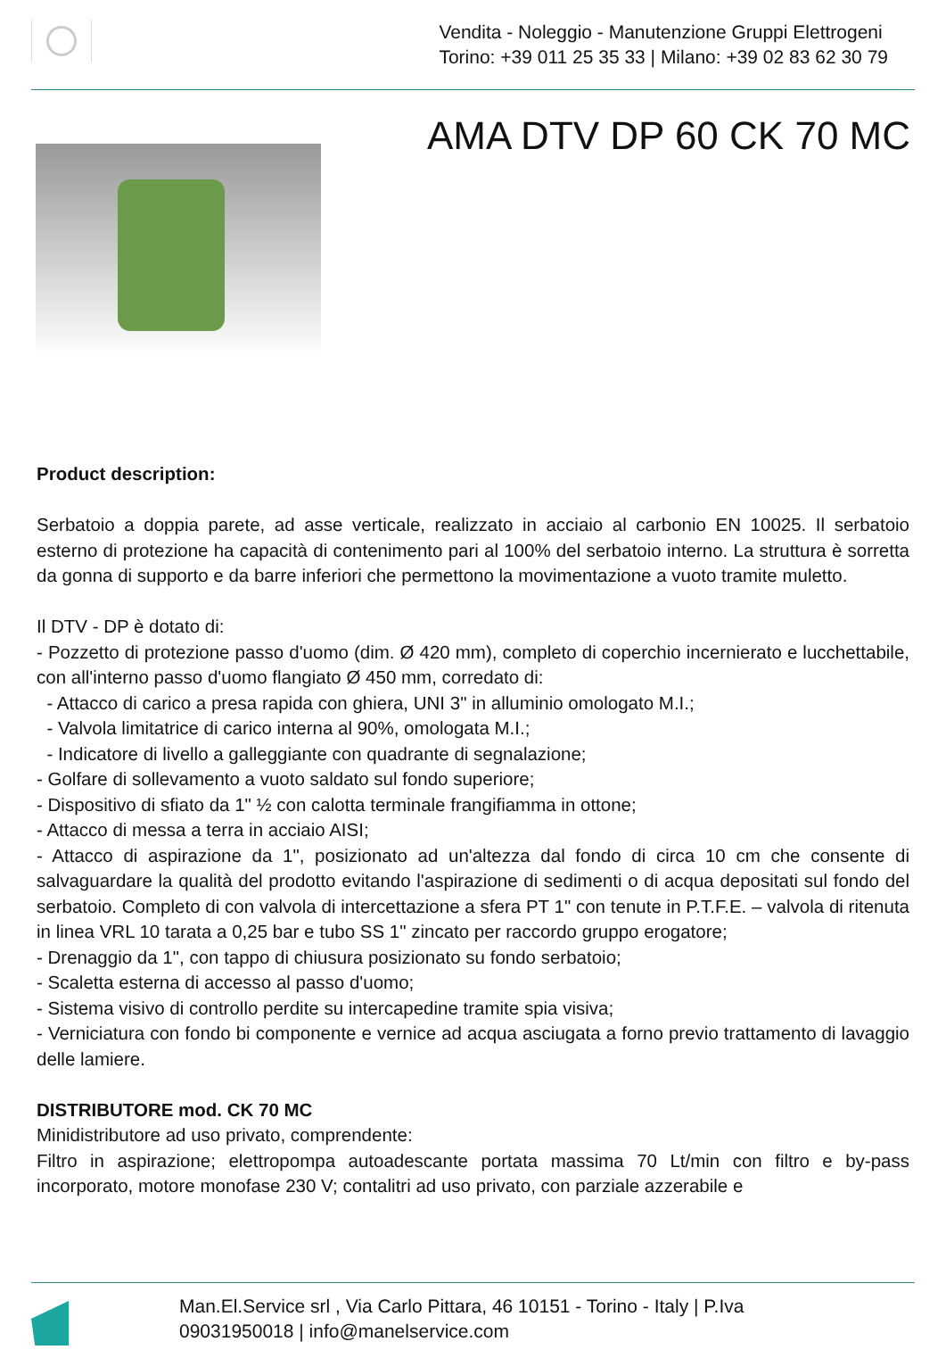Vendita - Noleggio - Manutenzione Gruppi Elettrogeni
Torino: +39 011 25 35 33 | Milano: +39 02 83 62 30 79
AMA DTV DP 60 CK 70 MC
Product description:
Serbatoio a doppia parete, ad asse verticale, realizzato in acciaio al carbonio EN 10025. Il serbatoio esterno di protezione ha capacità di contenimento pari al 100% del serbatoio interno. La struttura è sorretta da gonna di supporto e da barre inferiori che permettono la movimentazione a vuoto tramite muletto.
Il DTV - DP è dotato di:
- Pozzetto di protezione passo d'uomo (dim. Ø 420 mm), completo di coperchio incernierato e lucchettabile, con all'interno passo d'uomo flangiato Ø 450 mm, corredato di:
- Attacco di carico a presa rapida con ghiera, UNI 3" in alluminio omologato M.I.;
- Valvola limitatrice di carico interna al 90%, omologata M.I.;
- Indicatore di livello a galleggiante con quadrante di segnalazione;
- Golfare di sollevamento a vuoto saldato sul fondo superiore;
- Dispositivo di sfiato da 1" ½ con calotta terminale frangifiamma in ottone;
- Attacco di messa a terra in acciaio AISI;
- Attacco di aspirazione da 1", posizionato ad un'altezza dal fondo di circa 10 cm che consente di salvaguardare la qualità del prodotto evitando l'aspirazione di sedimenti o di acqua depositati sul fondo del serbatoio. Completo di con valvola di intercettazione a sfera PT 1" con tenute in P.T.F.E. – valvola di ritenuta in linea VRL 10 tarata a 0,25 bar e tubo SS 1" zincato per raccordo gruppo erogatore;
- Drenaggio da 1", con tappo di chiusura posizionato su fondo serbatoio;
- Scaletta esterna di accesso al passo d'uomo;
- Sistema visivo di controllo perdite su intercapedine tramite spia visiva;
- Verniciatura con fondo bi componente e vernice ad acqua asciugata a forno previo trattamento di lavaggio delle lamiere.
DISTRIBUTORE mod. CK 70 MC
Minidistributore ad uso privato, comprendente:
Filtro in aspirazione; elettropompa autoadescante portata massima 70 Lt/min con filtro e by-pass incorporato, motore monofase 230 V; contalitri ad uso privato, con parziale azzerabile e
Man.El.Service srl , Via Carlo Pittara, 46 10151 - Torino - Italy | P.Iva
09031950018 | info@manelservice.com